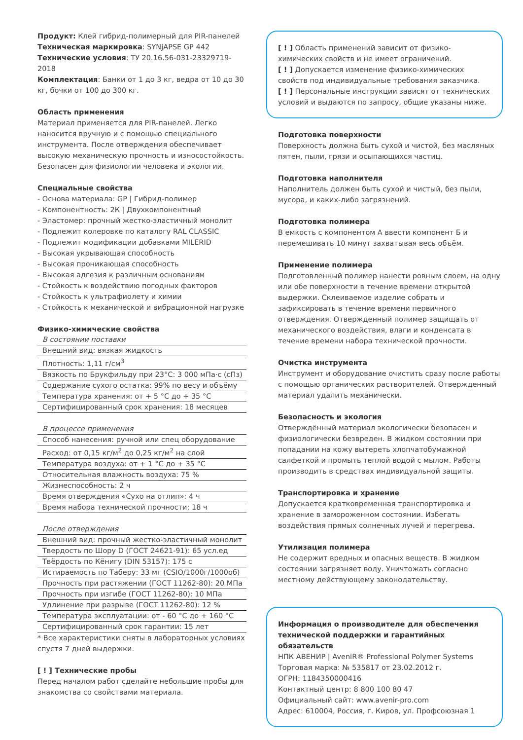Продукт: Клей гибрид-полимерный для PIR-панелей
Техническая маркировка: SYNjAPSE GP 442
Технические условия: ТУ 20.16.56-031-23329719-2018
Комплектация: Банки от 1 до 3 кг, ведра от 10 до 30 кг, бочки от 100 до 300 кг.
Область применения
Материал применяется для PIR-панелей. Легко наносится вручную и с помощью специального инструмента. После отверждения обеспечивает высокую механическую прочность и износостойкость. Безопасен для физиологии человека и экологии.
Специальные свойства
- Основа материала: GP | Гибрид-полимер
- Компонентность: 2К | Двухкомпонентный
- Эластомер: прочный жестко-эластичный монолит
- Подлежит колеровке по каталогу RAL CLASSIC
- Подлежит модификации добавками MILERID
- Высокая укрывающая способность
- Высокая проникающая способность
- Высокая адгезия к различным основаниям
- Стойкость к воздействию погодных факторов
- Стойкость к ультрафиолету и химии
- Стойкость к механической и вибрационной нагрузке
Физико-химические свойства
| В состоянии поставки |
| Внешний вид: вязкая жидкость |
| Плотность: 1,11 г/см<sup>3</sup> |
| Вязкость по Брукфильду при 23°С: 3 000 мПа·с (сПз) |
| Содержание сухого остатка: 99% по весу и объёму |
| Температура хранения: от + 5 °С до + 35 °С |
| Сертифицированный срок хранения: 18 месяцев |
| В процессе применения |
| Способ нанесения: ручной или спец оборудование |
| Расход: от 0,15 кг/м<sup>2</sup> до 0,25 кг/м<sup>2</sup> на слой |
| Температура воздуха: от + 1 °С до + 35 °С |
| Относительная влажность воздуха: 75 % |
| Жизнеспособность: 2 ч |
| Время отверждения «Сухо на отлип»: 4 ч |
| Время набора технической прочности: 18 ч |
| После отверждения |
| Внешний вид: прочный жестко-эластичный монолит |
| Твердость по Шору D (ГОСТ 24621-91): 65 усл.ед |
| Твёрдость по Кёнигу (DIN 53157): 175 с |
| Истираемость по Таберу: 33 мг (CSIO/1000г/1000об) |
| Прочность при растяжении (ГОСТ 11262-80): 20 МПа |
| Прочность при изгибе (ГОСТ 11262-80): 10 МПа |
| Удлинение при разрыве (ГОСТ 11262-80): 12 % |
| Температура эксплуатации: от - 60 °С до + 160 °С |
| Сертифицированный срок гарантии: 15 лет |
* Все характеристики сняты в лабораторных условиях спустя 7 дней выдержки.
[ ! ] Технические пробы
Перед началом работ сделайте небольшие пробы для знакомства со свойствами материала.
[ ! ] Область применений зависит от физико-химических свойств и не имеет ограничений.
[ ! ] Допускается изменение физико-химических свойств под индивидуальные требования заказчика.
[ ! ] Персональные инструкции зависят от технических условий и выдаются по запросу, общие указаны ниже.
Подготовка поверхности
Поверхность должна быть сухой и чистой, без масляных пятен, пыли, грязи и осыпающихся частиц.
Подготовка наполнителя
Наполнитель должен быть сухой и чистый, без пыли, мусора, и каких-либо загрязнений.
Подготовка полимера
В емкость с компонентом А ввести компонент Б и перемешивать 10 минут захватывая весь объём.
Применение полимера
Подготовленный полимер нанести ровным слоем, на одну или обе поверхности в течение времени открытой выдержки. Склеиваемое изделие собрать и зафиксировать в течение времени первичного отверждения. Отвержденный полимер защищать от механического воздействия, влаги и конденсата в течение времени набора технической прочности.
Очистка инструмента
Инструмент и оборудование очистить сразу после работы с помощью органических растворителей. Отвержденный материал удалить механически.
Безопасность и экология
Отверждённый материал экологически безопасен и физиологически безвреден. В жидком состоянии при попадании на кожу вытереть хлопчатобумажной салфеткой и промыть теплой водой с мылом. Работы производить в средствах индивидуальной защиты.
Транспортировка и хранение
Допускается кратковременная транспортировка и хранение в замороженном состоянии. Избегать воздействия прямых солнечных лучей и перегрева.
Утилизация полимера
Не содержит вредных и опасных веществ. В жидком состоянии загрязняет воду. Уничтожать согласно местному действующему законодательству.
Информация о производителе для обеспечения технической поддержки и гарантийных обязательств
НПК АВЕНИР | AveniR® Professional Polymer Systems
Торговая марка: № 535817 от 23.02.2012 г.
ОГРН: 1184350000416
Контактный центр: 8 800 100 80 47
Официальный сайт: www.avenir-pro.com
Адрес: 610004, Россия, г. Киров, ул. Профсоюзная 1